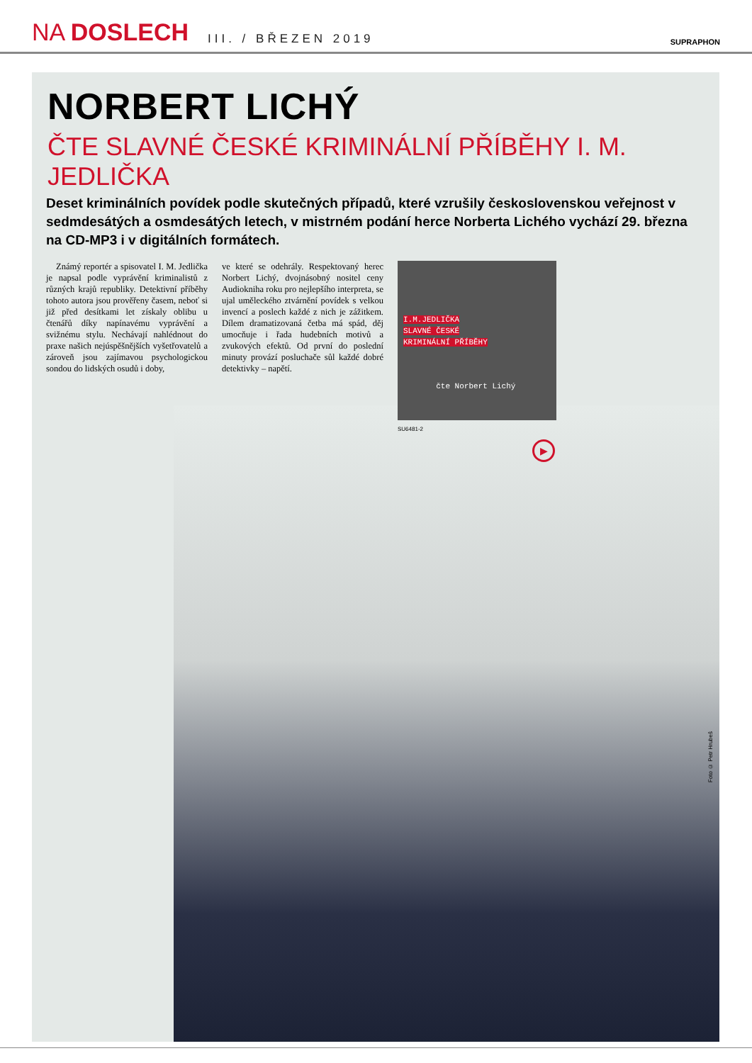NA DOSLECH
III. / BŘEZEN 2019
SUPRAPHON
NORBERT LICHÝ
ČTE SLAVNÉ ČESKÉ KRIMINÁLNÍ PŘÍBĚHY I. M. JEDLIČKA
Deset kriminálních povídek podle skutečných případů, které vzrušily československou veřejnost v sedmdesátých a osmdesátých letech, v mistrném podání herce Norberta Lichého vychází 29. března na CD-MP3 i v digitálních formátech.
Známý reportér a spisovatel I. M. Jedlička je napsal podle vyprávění kriminalistů z různých krajů republiky. Detektivní příběhy tohoto autora jsou prověřeny časem, neboť si již před desítkami let získaly oblibu u čtenářů díky napínavému vyprávění a svižnému stylu. Nechávají nahlédnout do praxe našich nejúspěšnějších vyšetřovatelů a zároveň jsou zajímavou psychologickou sondou do lidských osudů i doby,
ve které se odehrály. Respektovaný herec Norbert Lichý, dvojnásobný nositel ceny Audiokniha roku pro nejlepšího interpreta, se ujal uměleckého ztvárnění povídek s velkou invencí a poslech každé z nich je zážitkem. Dílem dramatizovaná četba má spád, děj umocňuje i řada hudebních motivů a zvukových efektů. Od první do poslední minuty provází posluchače sůl každé dobré detektivky – napětí.
I.M.JEDLIČKA
SLAVNÉ ČESKÉ
KRIMINÁLNÍ PŘÍBĚHY
čte Norbert Lichý
SU6481-2
▶
Foto © Petr Hrubeš